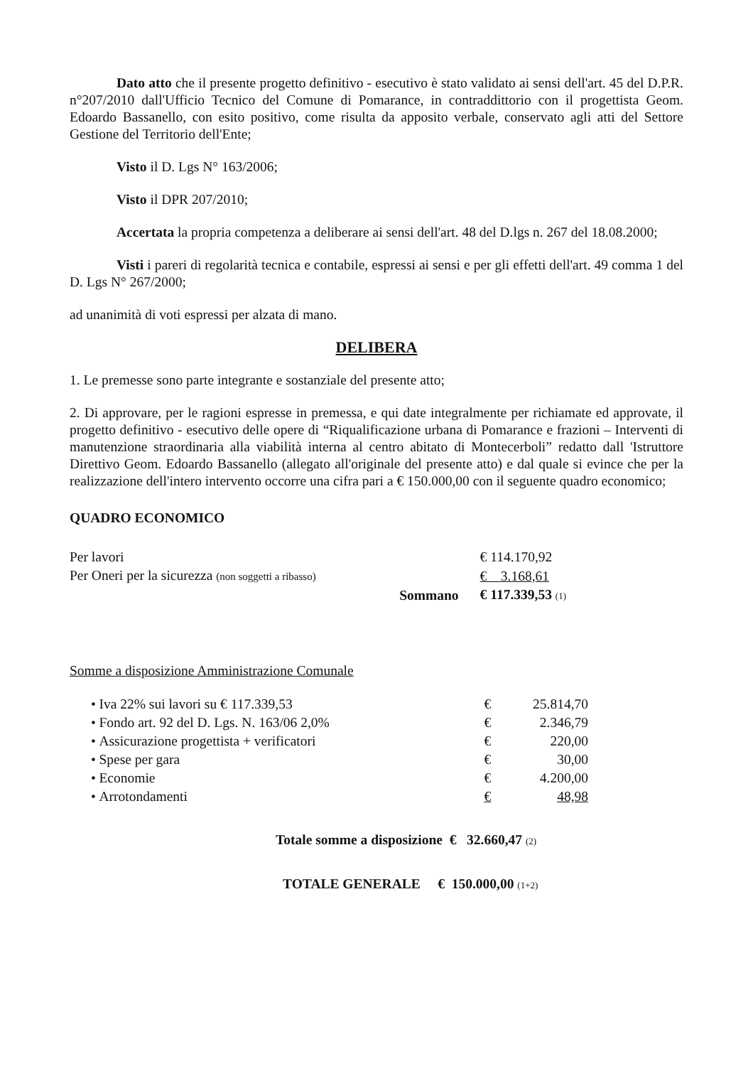Dato atto che il presente progetto definitivo - esecutivo è stato validato ai sensi dell'art. 45 del D.P.R. n°207/2010 dall'Ufficio Tecnico del Comune di Pomarance, in contraddittorio con il progettista Geom. Edoardo Bassanello, con esito positivo, come risulta da apposito verbale, conservato agli atti del Settore Gestione del Territorio dell'Ente;
Visto il D. Lgs N° 163/2006;
Visto il DPR 207/2010;
Accertata la propria competenza a deliberare ai sensi dell'art. 48 del D.lgs n. 267 del 18.08.2000;
Visti i pareri di regolarità tecnica e contabile, espressi ai sensi e per gli effetti dell'art. 49 comma 1 del D. Lgs N° 267/2000;
ad unanimità di voti espressi per alzata di mano.
DELIBERA
1. Le premesse sono parte integrante e sostanziale del presente atto;
2. Di approvare, per le ragioni espresse in premessa, e qui date integralmente per richiamate ed approvate, il progetto definitivo - esecutivo delle opere di “Riqualificazione urbana di Pomarance e frazioni – Interventi di manutenzione straordinaria alla viabilità interna al centro abitato di Montecerboli” redatto dall 'Istruttore Direttivo Geom. Edoardo Bassanello (allegato all'originale del presente atto) e dal quale si evince che per la realizzazione dell'intero intervento occorre una cifra pari a € 150.000,00 con il seguente quadro economico;
QUADRO ECONOMICO
| Per lavori | | € 114.170,92 |
| Per Oneri per la sicurezza (non soggetti a ribasso) | | € 3.168,61 |
| | Sommano | € 117.339,53 (1) |
Somme a disposizione Amministrazione Comunale
| • | Iva 22% sui lavori su € 117.339,53 | € | 25.814,70 |
| • | Fondo art. 92 del D. Lgs. N. 163/06 2,0% | € | 2.346,79 |
| • | Assicurazione progettista + verificatori | € | 220,00 |
| • | Spese per gara | € | 30,00 |
| • | Economie | € | 4.200,00 |
| • | Arrotondamenti | € | 48,98 |
Totale somme a disposizione € 32.660,47 (2)
TOTALE GENERALE € 150.000,00 (1+2)